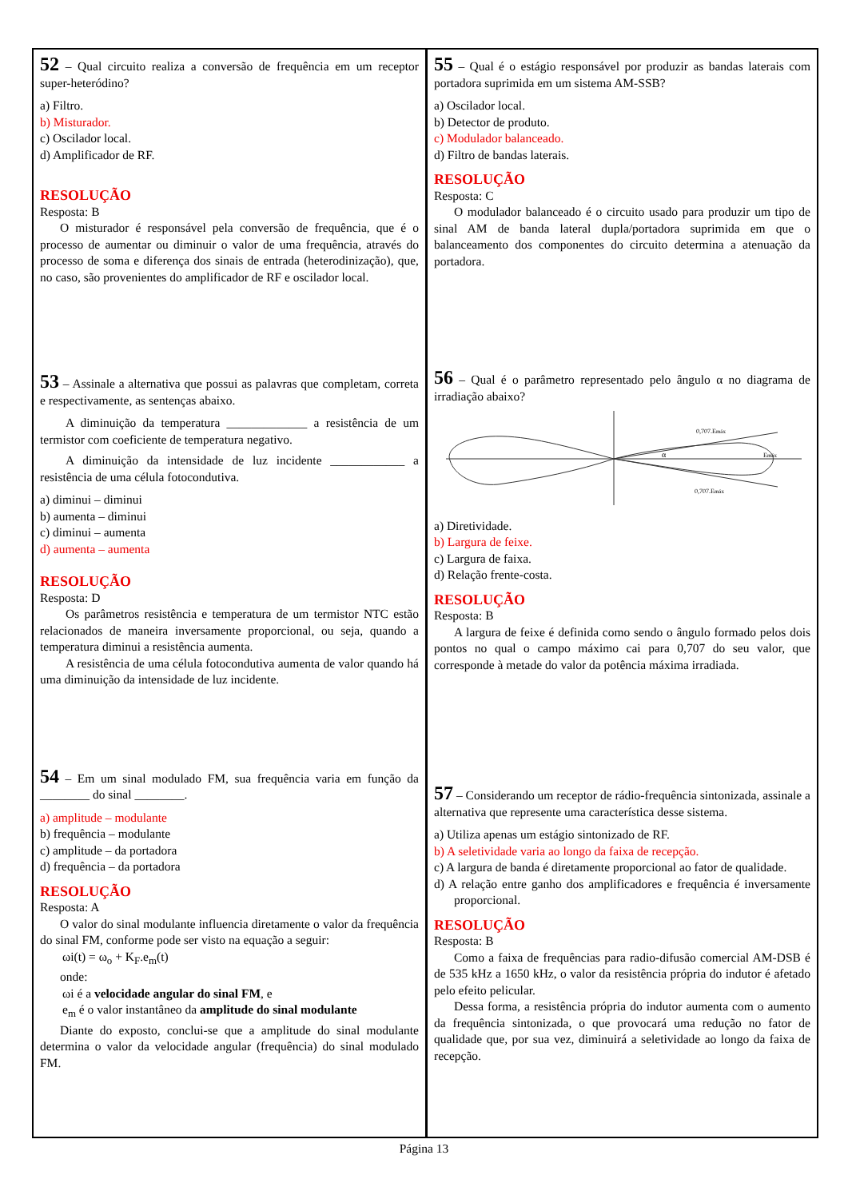52 – Qual circuito realiza a conversão de frequência em um receptor super-heteródino?
a) Filtro.
b) Misturador.
c) Oscilador local.
d) Amplificador de RF.
RESOLUÇÃO
Resposta: B
O misturador é responsável pela conversão de frequência, que é o processo de aumentar ou diminuir o valor de uma frequência, através do processo de soma e diferença dos sinais de entrada (heterodinização), que, no caso, são provenientes do amplificador de RF e oscilador local.
53 – Assinale a alternativa que possui as palavras que completam, correta e respectivamente, as sentenças abaixo.
A diminuição da temperatura _____________ a resistência de um termistor com coeficiente de temperatura negativo.
A diminuição da intensidade de luz incidente ____________ a resistência de uma célula fotocondutiva.
a) diminui – diminui
b) aumenta – diminui
c) diminui – aumenta
d) aumenta – aumenta
RESOLUÇÃO
Resposta: D
Os parâmetros resistência e temperatura de um termistor NTC estão relacionados de maneira inversamente proporcional, ou seja, quando a temperatura diminui a resistência aumenta.
A resistência de uma célula fotocondutiva aumenta de valor quando há uma diminuição da intensidade de luz incidente.
54 – Em um sinal modulado FM, sua frequência varia em função da ________ do sinal ________.
a) amplitude – modulante
b) frequência – modulante
c) amplitude – da portadora
d) frequência – da portadora
RESOLUÇÃO
Resposta: A
O valor do sinal modulante influencia diretamente o valor da frequência do sinal FM, conforme pode ser visto na equação a seguir:
ωi(t) = ω<sub>o</sub> + K<sub>F</sub>.e<sub>m</sub>(t)
onde:
ωi é a velocidade angular do sinal FM, e
e<sub>m</sub> é o valor instantâneo da amplitude do sinal modulante
Diante do exposto, conclui-se que a amplitude do sinal modulante determina o valor da velocidade angular (frequência) do sinal modulado FM.
55 – Qual é o estágio responsável por produzir as bandas laterais com portadora suprimida em um sistema AM-SSB?
a) Oscilador local.
b) Detector de produto.
c) Modulador balanceado.
d) Filtro de bandas laterais.
RESOLUÇÃO
Resposta: C
O modulador balanceado é o circuito usado para produzir um tipo de sinal AM de banda lateral dupla/portadora suprimida em que o balanceamento dos componentes do circuito determina a atenuação da portadora.
56 – Qual é o parâmetro representado pelo ângulo α no diagrama de irradiação abaixo?
α
0,707.Emáx
Emáx
0,707.Emáx
a) Diretividade.
b) Largura de feixe.
c) Largura de faixa.
d) Relação frente-costa.
RESOLUÇÃO
Resposta: B
A largura de feixe é definida como sendo o ângulo formado pelos dois pontos no qual o campo máximo cai para 0,707 do seu valor, que corresponde à metade do valor da potência máxima irradiada.
57 – Considerando um receptor de rádio-frequência sintonizada, assinale a alternativa que represente uma característica desse sistema.
a) Utiliza apenas um estágio sintonizado de RF.
b) A seletividade varia ao longo da faixa de recepção.
c) A largura de banda é diretamente proporcional ao fator de qualidade.
d) A relação entre ganho dos amplificadores e frequência é inversamente proporcional.
RESOLUÇÃO
Resposta: B
Como a faixa de frequências para radio-difusão comercial AM-DSB é de 535 kHz a 1650 kHz, o valor da resistência própria do indutor é afetado pelo efeito pelicular.
Dessa forma, a resistência própria do indutor aumenta com o aumento da frequência sintonizada, o que provocará uma redução no fator de qualidade que, por sua vez, diminuirá a seletividade ao longo da faixa de recepção.
Página 13